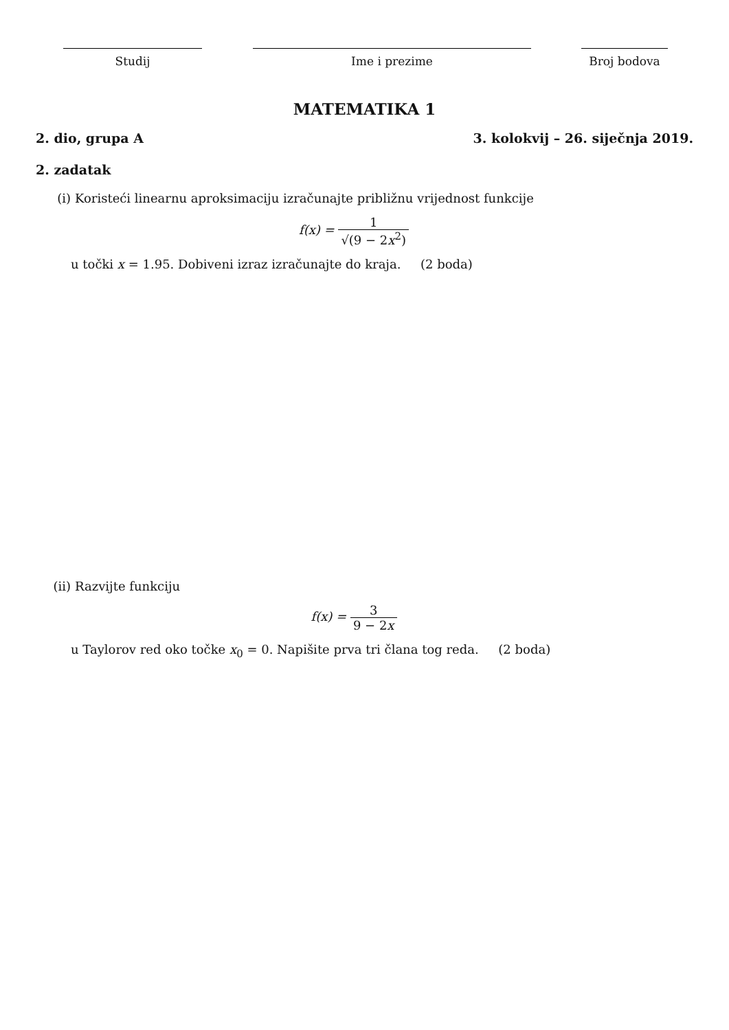Studij Ime i prezime Broj bodova
MATEMATIKA 1
2. dio, grupa A 3. kolokvij – 26. siječnja 2019.
2. zadatak
(i) Koristeći linearnu aproksimaciju izračunajte približnu vrijednost funkcije
f(x) = 1 √(9 − 2x<sup>2</sup>)
u točki x = 1.95. Dobiveni izraz izračunajte do kraja. (2 boda)
(ii) Razvijte funkciju
f(x) = 3 9 − 2x
u Taylorov red oko točke x<sub>0</sub> = 0. Napišite prva tri člana tog reda. (2 boda)